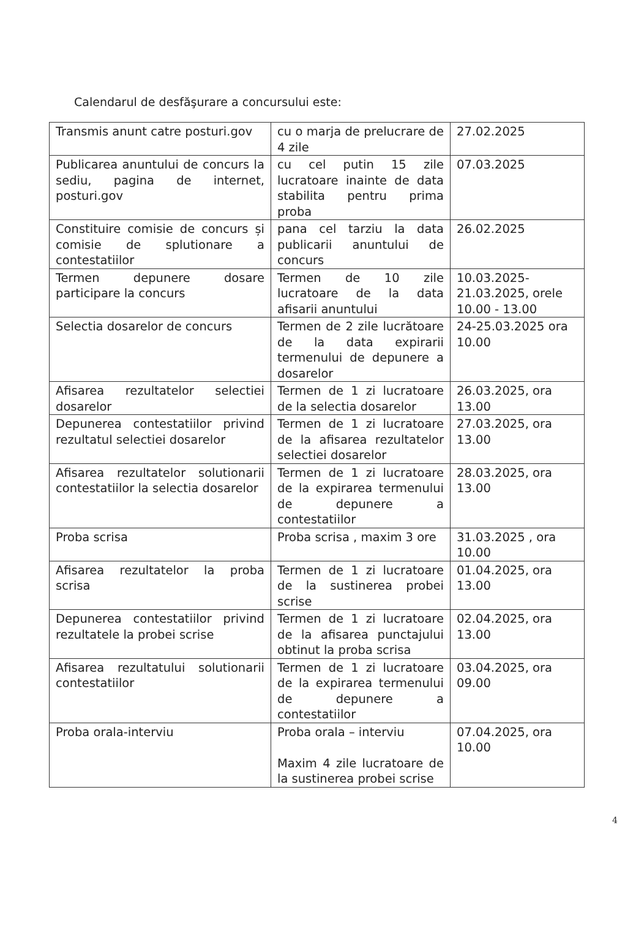Calendarul de desfăşurare a concursului este:
| Transmis anunt catre posturi.gov | cu o marja de prelucrare de 4 zile | 27.02.2025 |
| Publicarea anuntului de concurs la sediu, pagina de internet, posturi.gov | cu cel putin 15 zile lucratoare inainte de data stabilita pentru prima proba | 07.03.2025 |
| Constituire comisie de concurs și comisie de splutionare a contestatiilor | pana cel tarziu la data publicarii anuntului de concurs | 26.02.2025 |
| Termen depunere dosare participare la concurs | Termen de 10 zile lucratoare de la data afisarii anuntului | 10.03.2025- 21.03.2025, orele 10.00 - 13.00 |
| Selectia dosarelor de concurs | Termen de 2 zile lucrătoare de la data expirarii termenului de depunere a dosarelor | 24-25.03.2025 ora 10.00 |
| Afisarea rezultatelor selectiei dosarelor | Termen de 1 zi lucratoare de la selectia dosarelor | 26.03.2025, ora 13.00 |
| Depunerea contestatiilor privind rezultatul selectiei dosarelor | Termen de 1 zi lucratoare de la afisarea rezultatelor selectiei dosarelor | 27.03.2025, ora 13.00 |
| Afisarea rezultatelor solutionarii contestatiilor la selectia dosarelor | Termen de 1 zi lucratoare de la expirarea termenului de depunere a contestatiilor | 28.03.2025, ora 13.00 |
| Proba scrisa | Proba scrisa , maxim 3 ore | 31.03.2025 , ora 10.00 |
| Afisarea rezultatelor la proba scrisa | Termen de 1 zi lucratoare de la sustinerea probei scrise | 01.04.2025, ora 13.00 |
| Depunerea contestatiilor privind rezultatele la probei scrise | Termen de 1 zi lucratoare de la afisarea punctajului obtinut la proba scrisa | 02.04.2025, ora 13.00 |
| Afisarea rezultatului solutionarii contestatiilor | Termen de 1 zi lucratoare de la expirarea termenului de depunere a contestatiilor | 03.04.2025, ora 09.00 |
| Proba orala-interviu | Proba orala – interviu Maxim 4 zile lucratoare de la sustinerea probei scrise | 07.04.2025, ora 10.00 |
4